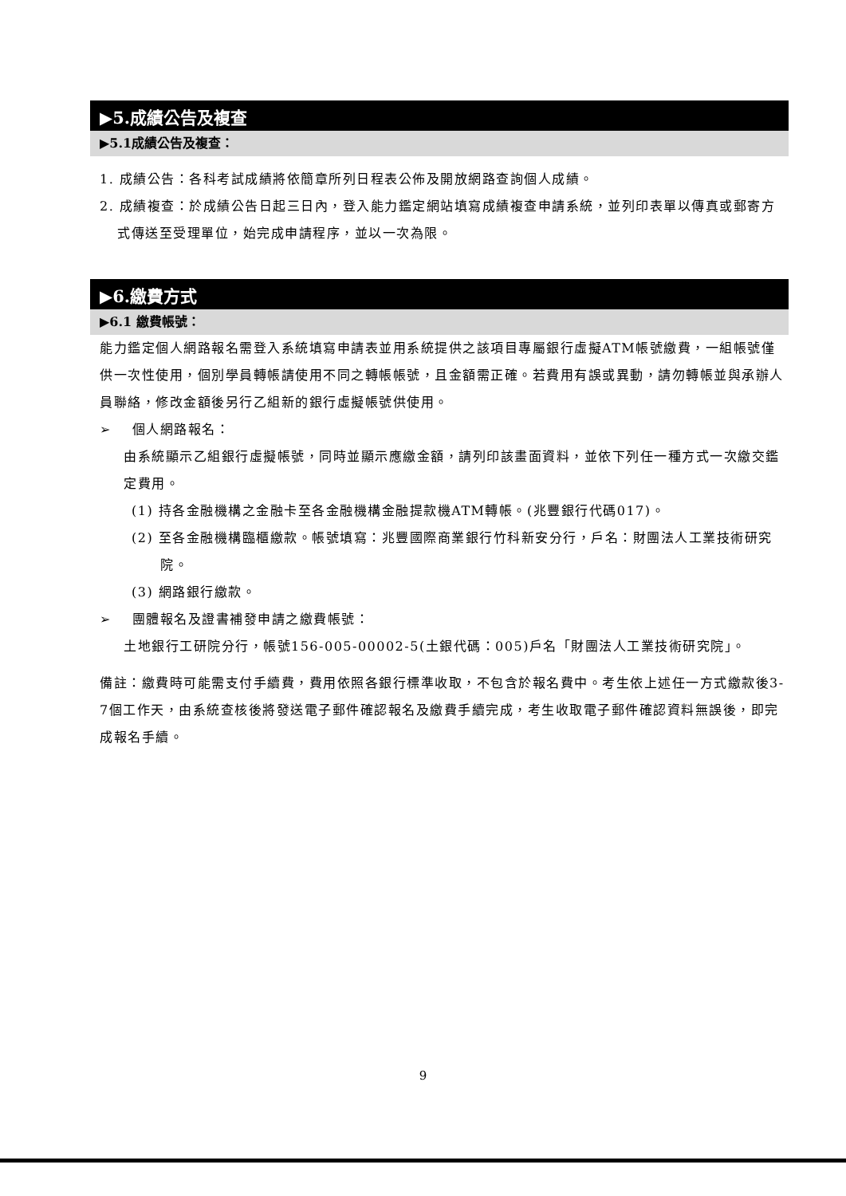▶5.成績公告及複查
▶5.1成績公告及複查：
1. 成績公告：各科考試成績將依簡章所列日程表公佈及開放網路查詢個人成績。
2. 成績複查：於成績公告日起三日內，登入能力鑑定網站填寫成績複查申請系統，並列印表單以傳真或郵寄方式傳送至受理單位，始完成申請程序，並以一次為限。
▶6.繳費方式
▶6.1 繳費帳號：
能力鑑定個人網路報名需登入系統填寫申請表並用系統提供之該項目專屬銀行虛擬ATM帳號繳費，一組帳號僅供一次性使用，個別學員轉帳請使用不同之轉帳帳號，且金額需正確。若費用有誤或異動，請勿轉帳並與承辦人員聯絡，修改金額後另行乙組新的銀行虛擬帳號供使用。
➢ 個人網路報名：
由系統顯示乙組銀行虛擬帳號，同時並顯示應繳金額，請列印該畫面資料，並依下列任一種方式一次繳交鑑定費用。
(1) 持各金融機構之金融卡至各金融機構金融提款機ATM轉帳。(兆豐銀行代碼017)。
(2) 至各金融機構臨櫃繳款。帳號填寫：兆豐國際商業銀行竹科新安分行，戶名：財團法人工業技術研究院。
(3) 網路銀行繳款。
➢ 團體報名及證書補發申請之繳費帳號：
土地銀行工研院分行，帳號156-005-00002-5(土銀代碼：005)戶名「財團法人工業技術研究院」。
備註：繳費時可能需支付手續費，費用依照各銀行標準收取，不包含於報名費中。考生依上述任一方式繳款後3-7個工作天，由系統查核後將發送電子郵件確認報名及繳費手續完成，考生收取電子郵件確認資料無誤後，即完成報名手續。
9